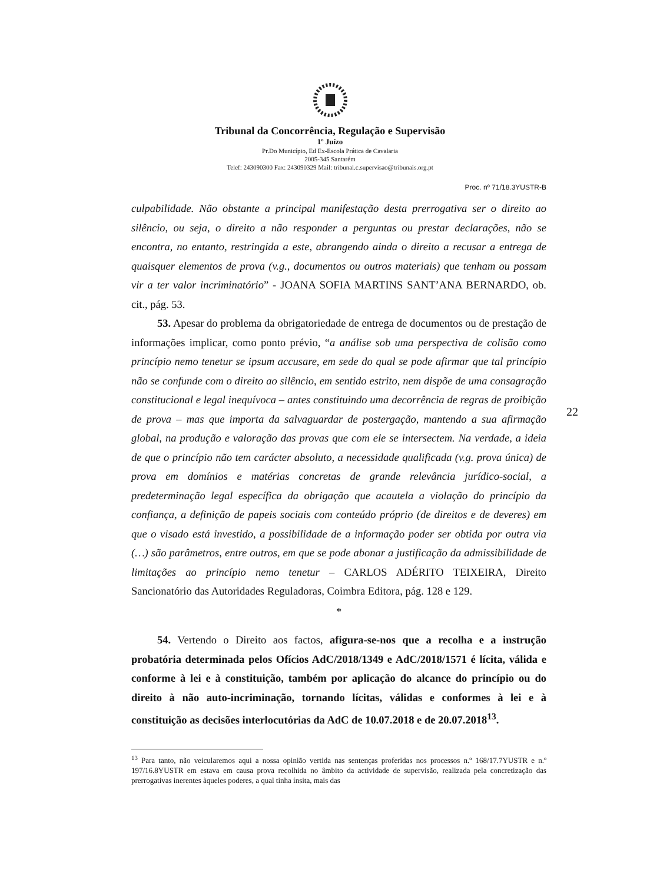Tribunal da Concorrência, Regulação e Supervisão
1º Juízo
Pr.Do Município, Ed Ex-Escola Prática de Cavalaria
2005-345 Santarém
Telef: 243090300 Fax: 243090329 Mail: tribunal.c.supervisao@tribunais.org.pt
Proc. nº 71/18.3YUSTR-B
22
culpabilidade. Não obstante a principal manifestação desta prerrogativa ser o direito ao silêncio, ou seja, o direito a não responder a perguntas ou prestar declarações, não se encontra, no entanto, restringida a este, abrangendo ainda o direito a recusar a entrega de quaisquer elementos de prova (v.g., documentos ou outros materiais) que tenham ou possam vir a ter valor incriminatório” - JOANA SOFIA MARTINS SANT’ANA BERNARDO, ob. cit., pág. 53.
53. Apesar do problema da obrigatoriedade de entrega de documentos ou de prestação de informações implicar, como ponto prévio, “a análise sob uma perspectiva de colisão como princípio nemo tenetur se ipsum accusare, em sede do qual se pode afirmar que tal princípio não se confunde com o direito ao silêncio, em sentido estrito, nem dispõe de uma consagração constitucional e legal inequívoca – antes constituindo uma decorrência de regras de proibição de prova – mas que importa da salvaguardar de postergação, mantendo a sua afirmação global, na produção e valoração das provas que com ele se intersectem. Na verdade, a ideia de que o princípio não tem carácter absoluto, a necessidade qualificada (v.g. prova única) de prova em domínios e matérias concretas de grande relevância jurídico-social, a predeterminação legal específica da obrigação que acautela a violação do princípio da confiança, a definição de papeis sociais com conteúdo próprio (de direitos e de deveres) em que o visado está investido, a possibilidade de a informação poder ser obtida por outra via (…) são parâmetros, entre outros, em que se pode abonar a justificação da admissibilidade de limitações ao princípio nemo tenetur – CARLOS ADÉRITO TEIXEIRA, Direito Sancionatório das Autoridades Reguladoras, Coimbra Editora, pág. 128 e 129.
*
54. Vertendo o Direito aos factos, afigura-se-nos que a recolha e a instrução probatória determinada pelos Ofícios AdC/2018/1349 e AdC/2018/1571 é lícita, válida e conforme à lei e à constituição, também por aplicação do alcance do princípio ou do direito à não auto-incriminação, tornando lícitas, válidas e conformes à lei e à constituição as decisões interlocutórias da AdC de 10.07.2018 e de 20.07.2018<sup>13</sup>.
<sup>13</sup> Para tanto, não veicularemos aqui a nossa opinião vertida nas sentenças proferidas nos processos n.º 168/17.7YUSTR e n.º 197/16.8YUSTR em estava em causa prova recolhida no âmbito da actividade de supervisão, realizada pela concretização das prerrogativas inerentes àqueles poderes, a qual tinha ínsita, mais das